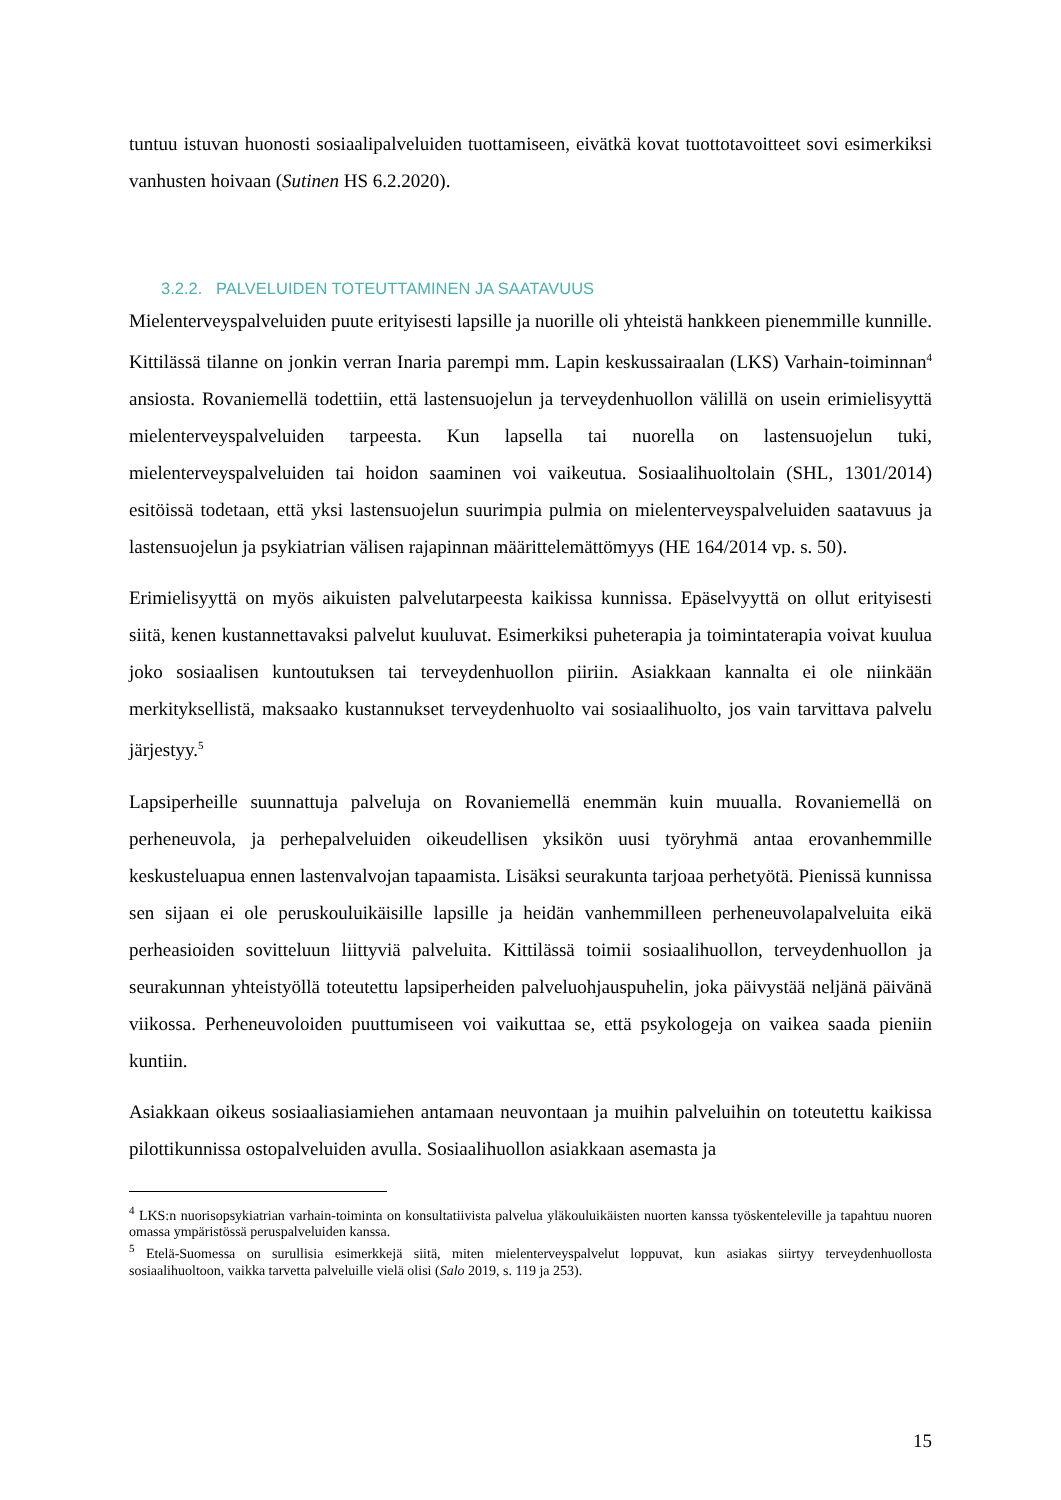tuntuu istuvan huonosti sosiaalipalveluiden tuottamiseen, eivätkä kovat tuottotavoitteet sovi esimerkiksi vanhusten hoivaan (Sutinen HS 6.2.2020).
3.2.2. PALVELUIDEN TOTEUTTAMINEN JA SAATAVUUS
Mielenterveyspalveluiden puute erityisesti lapsille ja nuorille oli yhteistä hankkeen pienemmille kunnille. Kittilässä tilanne on jonkin verran Inaria parempi mm. Lapin keskussairaalan (LKS) Varhain-toiminnan<sup>4</sup> ansiosta. Rovaniemellä todettiin, että lastensuojelun ja terveydenhuollon välillä on usein erimielisyyttä mielenterveyspalveluiden tarpeesta. Kun lapsella tai nuorella on lastensuojelun tuki, mielenterveyspalveluiden tai hoidon saaminen voi vaikeutua. Sosiaalihuoltolain (SHL, 1301/2014) esitöissä todetaan, että yksi lastensuojelun suurimpia pulmia on mielenterveyspalveluiden saatavuus ja lastensuojelun ja psykiatrian välisen rajapinnan määrittelemättömyys (HE 164/2014 vp. s. 50).
Erimielisyyttä on myös aikuisten palvelutarpeesta kaikissa kunnissa. Epäselvyyttä on ollut erityisesti siitä, kenen kustannettavaksi palvelut kuuluvat. Esimerkiksi puheterapia ja toimintaterapia voivat kuulua joko sosiaalisen kuntoutuksen tai terveydenhuollon piiriin. Asiakkaan kannalta ei ole niinkään merkityksellistä, maksaako kustannukset terveydenhuolto vai sosiaalihuolto, jos vain tarvittava palvelu järjestyy.<sup>5</sup>
Lapsiperheille suunnattuja palveluja on Rovaniemellä enemmän kuin muualla. Rovaniemellä on perheneuvola, ja perhepalveluiden oikeudellisen yksikön uusi työryhmä antaa erovanhemmille keskusteluapua ennen lastenvalvojan tapaamista. Lisäksi seurakunta tarjoaa perhetyötä. Pienissä kunnissa sen sijaan ei ole peruskouluikäisille lapsille ja heidän vanhemmilleen perheneuvolapalveluita eikä perheasioiden sovitteluun liittyviä palveluita. Kittilässä toimii sosiaalihuollon, terveydenhuollon ja seurakunnan yhteistyöllä toteutettu lapsiperheiden palveluohjauspuhelin, joka päivystää neljänä päivänä viikossa. Perheneuvoloiden puuttumiseen voi vaikuttaa se, että psykologeja on vaikea saada pieniin kuntiin.
Asiakkaan oikeus sosiaaliasiamiehen antamaan neuvontaan ja muihin palveluihin on toteutettu kaikissa pilottikunnissa ostopalveluiden avulla. Sosiaalihuollon asiakkaan asemasta ja
<sup>4</sup> LKS:n nuorisopsykiatrian varhain-toiminta on konsultatiivista palvelua yläkouluikäisten nuorten kanssa työskenteleville ja tapahtuu nuoren omassa ympäristössä peruspalveluiden kanssa.
<sup>5</sup> Etelä-Suomessa on surullisia esimerkkejä siitä, miten mielenterveyspalvelut loppuvat, kun asiakas siirtyy terveydenhuollosta sosiaalihuoltoon, vaikka tarvetta palveluille vielä olisi (Salo 2019, s. 119 ja 253).
15